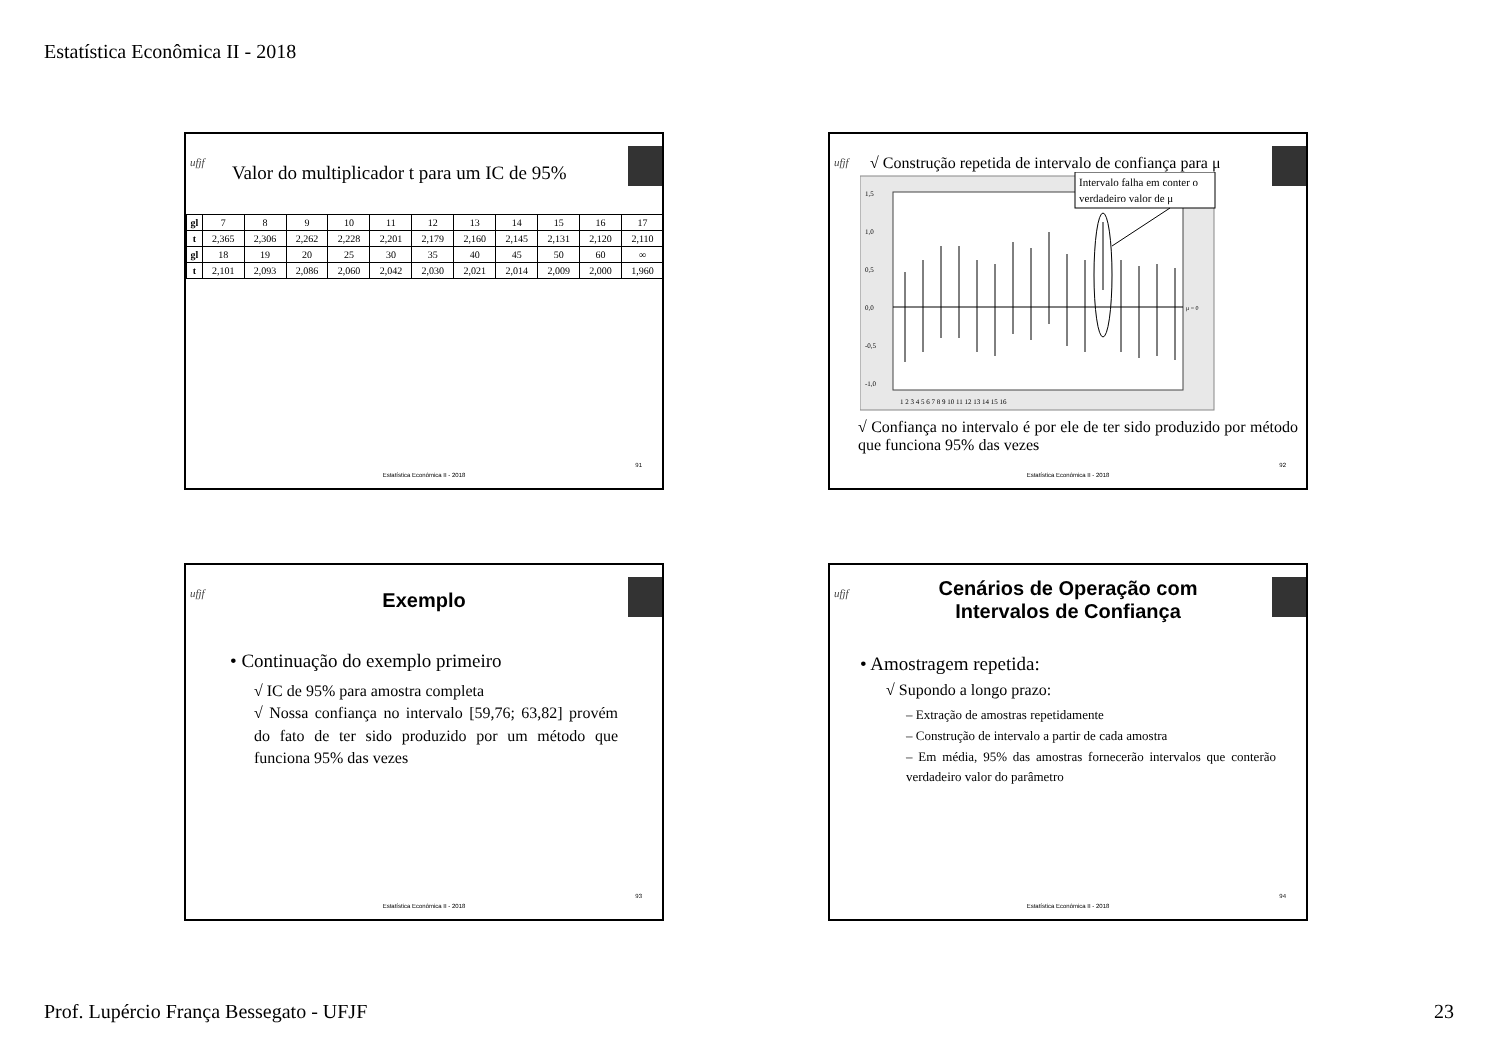Estatística Econômica II - 2018
ufjf
Valor do multiplicador t para um IC de 95%
| gl | 7 | 8 | 9 | 10 | 11 | 12 | 13 | 14 | 15 | 16 | 17 |
| t | 2,365 | 2,306 | 2,262 | 2,228 | 2,201 | 2,179 | 2,160 | 2,145 | 2,131 | 2,120 | 2,110 |
| gl | 18 | 19 | 20 | 25 | 30 | 35 | 40 | 45 | 50 | 60 | ∞ |
| t | 2,101 | 2,093 | 2,086 | 2,060 | 2,042 | 2,030 | 2,021 | 2,014 | 2,009 | 2,000 | 1,960 |
91
Estatística Econômica II - 2018
ufjf
√ Construção repetida de intervalo de confiança para μ
1,5
1,0
0,5
0,0
-0,5
-1,0
μ = 0
1 2 3 4 5 6 7 8 9 10 11 12 13 14 15 16
Intervalo falha em conter o
verdadeiro valor de μ
√ Confiança no intervalo é por ele de ter sido produzido por método que funciona 95% das vezes
92
Estatística Econômica II - 2018
ufjf
Exemplo
• Continuação do exemplo primeiro
√ IC de 95% para amostra completa
√ Nossa confiança no intervalo [59,76; 63,82] provém do fato de ter sido produzido por um método que funciona 95% das vezes
93
Estatística Econômica II - 2018
ufjf
Cenários de Operação com
Intervalos de Confiança
• Amostragem repetida:
√ Supondo a longo prazo:
– Extração de amostras repetidamente
– Construção de intervalo a partir de cada amostra
– Em média, 95% das amostras fornecerão intervalos que conterão verdadeiro valor do parâmetro
94
Estatística Econômica II - 2018
Prof. Lupércio França Bessegato - UFJF 23